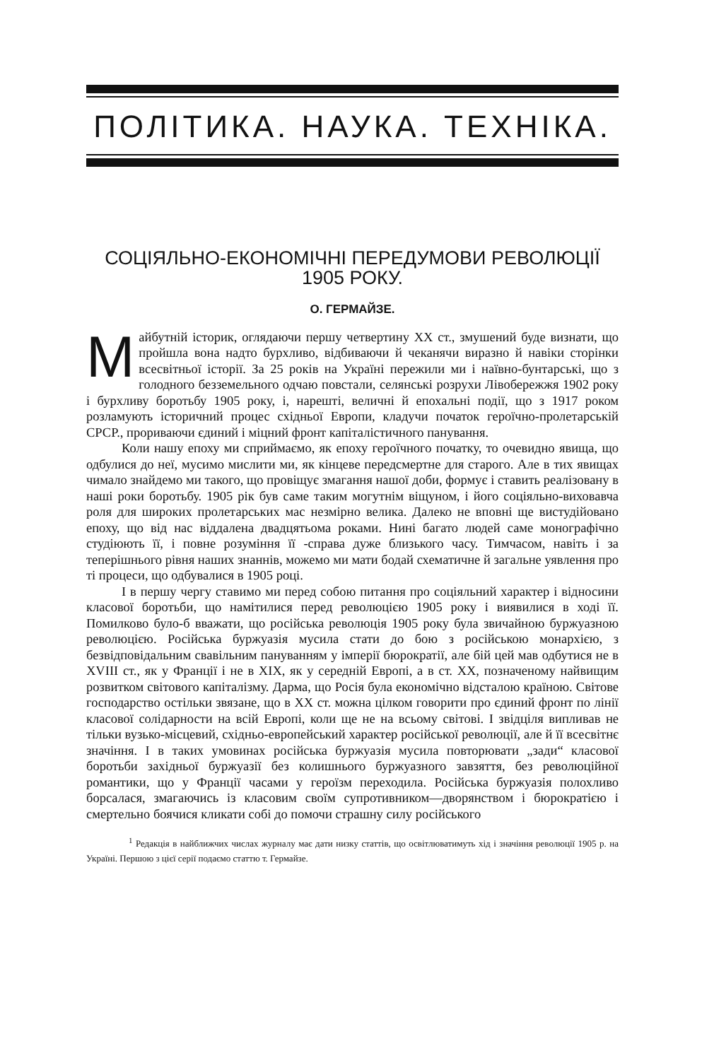ПОЛІТИКА. НАУКА. ТЕХНІКА.
СОЦІЯЛЬНО-ЕКОНОМІЧНІ ПЕРЕДУМОВИ РЕВОЛЮЦІЇ
1905 РОКУ.
О. ГЕРМАЙЗЕ.
Майбутній історик, оглядаючи першу четвертину XX ст., змушений буде визнати, що пройшла вона надто бурхливо, відбиваючи й чеканячи виразно й навіки сторінки всесвітньої історії. За 25 років на Україні пережили ми і наївно-бунтарські, що з голодного безземельного одчаю повстали, селянські розрухи Лівобережжя 1902 року і бурхливу боротьбу 1905 року, і, нарешті, величні й епохальні події, що з 1917 роком розламують історичний процес східньої Европи, кладучи початок героїчно-пролетарській СРСР., прориваючи єдиний і міцний фронт капіталістичного панування.
Коли нашу епоху ми сприймаємо, як епоху героїчного початку, то очевидно явища, що одбулися до неї, мусимо мислити ми, як кінцеве передсмертне для старого. Але в тих явищах чимало знайдемо ми такого, що провіщує змагання нашої доби, формує і ставить реалізовану в наші роки боротьбу. 1905 рік був саме таким могутнім віщуном, і його соціяльно-виховавча роля для широких пролетарських мас незмірно велика. Далеко не вповні ще вистудійовано епоху, що від нас віддалена двадцятьома роками. Нині багато людей саме монографічно студіюють її, і повне розуміння її -справа дуже близького часу. Тимчасом, навіть і за теперішнього рівня наших знаннів, можемо ми мати бодай схематичне й загальне уявлення про ті процеси, що одбувалися в 1905 році.
І в першу чергу ставимо ми перед собою питання про соціяльний характер і відносини класової боротьби, що намітилися перед революцією 1905 року і виявилися в ході її. Помилково було-б вважати, що російська революція 1905 року була звичайною буржуазною революцією. Російська буржуазія мусила стати до бою з російською монархією, з безвідповідальним свавільним пануванням у імперії бюрократії, але бій цей мав одбутися не в XVIII ст., як у Франції і не в XIX, як у середній Европі, а в ст. XX, позначеному найвищим розвитком світового капіталізму. Дарма, що Росія була економічно відсталою країною. Світове господарство остільки звязане, що в XX ст. можна цілком говорити про єдиний фронт по лінії класової солідарности на всій Европі, коли ще не на всьому світові. І звідціля випливав не тільки вузько-місцевий, східньо-европейський характер російської революції, але й її всесвітнє значіння. І в таких умовинах російська буржуазія мусила повторювати „зади“ класової боротьби західньої буржуазії без колишнього буржуазного завзяття, без революційної романтики, що у Франції часами у героїзм переходила. Російська буржуазія полохливо борсалася, змагаючись із класовим своїм супротивником—дворянством і бюрократією і смертельно боячися кликати собі до помочи страшну силу російського
<sup>1</sup> Редакція в найближчих числах журналу має дати низку статтів, що освітлюватимуть хід і значіння революції 1905 р. на Україні. Першою з цієї серії подаємо статтю т. Гермайзе.